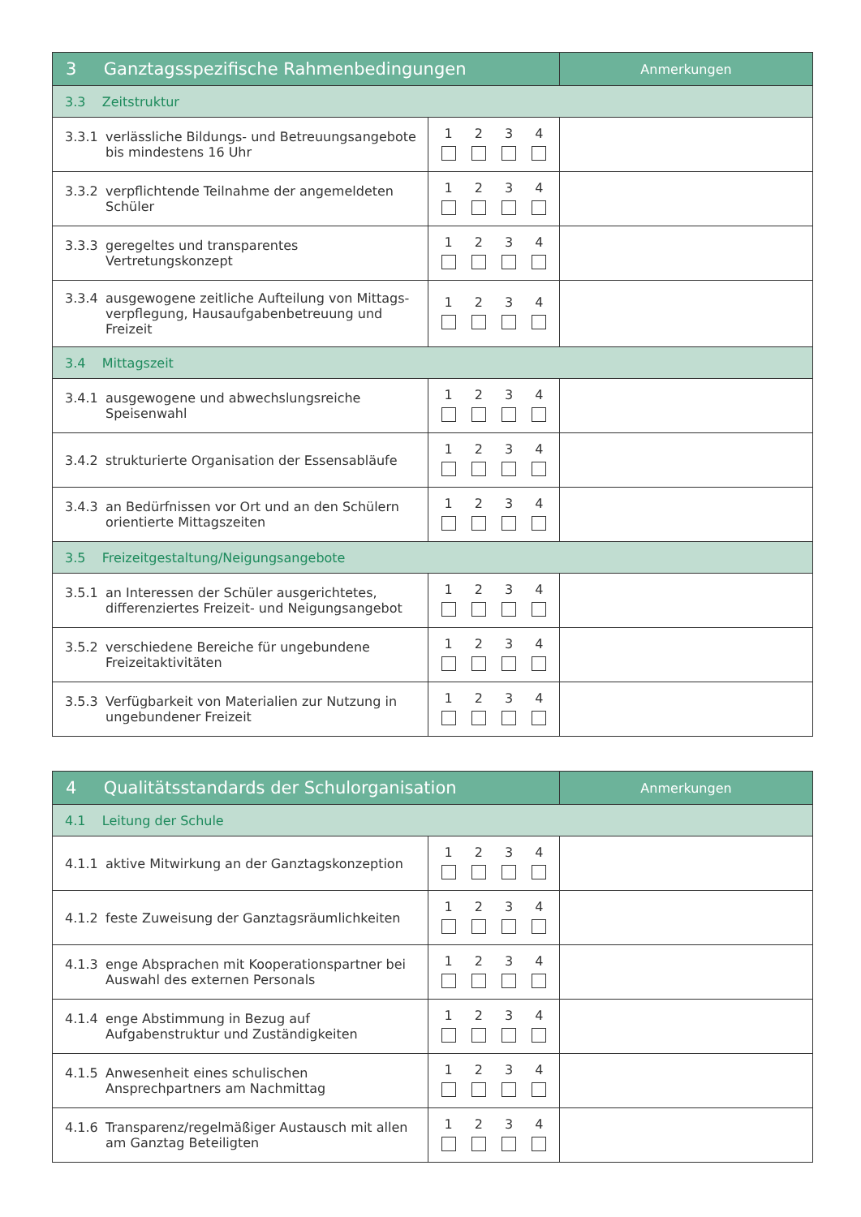| 3 Ganztagsspezifische Rahmenbedingungen | | Anmerkungen |
| --- | --- | --- |
| 3.3 Zeitstruktur | | |
| 3.3.1 verlässliche Bildungs- und Betreuungsangebote bis mindestens 16 Uhr | 1 2 3 4 | |
| 3.3.2 verpflichtende Teilnahme der angemeldeten Schüler | 1 2 3 4 | |
| 3.3.3 geregeltes und transparentes Vertretungskonzept | 1 2 3 4 | |
| 3.3.4 ausgewogene zeitliche Aufteilung von Mittags­verpflegung, Hausaufgabenbetreuung und Freizeit | 1 2 3 4 | |
| 3.4 Mittagszeit | | |
| 3.4.1 ausgewogene und abwechslungsreiche Speisenwahl | 1 2 3 4 | |
| 3.4.2 strukturierte Organisation der Essensabläufe | 1 2 3 4 | |
| 3.4.3 an Bedürfnissen vor Ort und an den Schülern orientierte Mittagszeiten | 1 2 3 4 | |
| 3.5 Freizeitgestaltung/Neigungsangebote | | |
| 3.5.1 an Interessen der Schüler ausgerichtetes, differenziertes Freizeit- und Neigungsangebot | 1 2 3 4 | |
| 3.5.2 verschiedene Bereiche für ungebundene Freizeitaktivitäten | 1 2 3 4 | |
| 3.5.3 Verfügbarkeit von Materialien zur Nutzung in ungebundener Freizeit | 1 2 3 4 | |
| 4 Qualitätsstandards der Schulorganisation | | Anmerkungen |
| --- | --- | --- |
| 4.1 Leitung der Schule | | |
| 4.1.1 aktive Mitwirkung an der Ganztagskonzeption | 1 2 3 4 | |
| 4.1.2 feste Zuweisung der Ganztagsräumlichkeiten | 1 2 3 4 | |
| 4.1.3 enge Absprachen mit Kooperationspartner bei Auswahl des externen Personals | 1 2 3 4 | |
| 4.1.4 enge Abstimmung in Bezug auf Aufgabenstruktur und Zuständigkeiten | 1 2 3 4 | |
| 4.1.5 Anwesenheit eines schulischen Ansprechpartners am Nachmittag | 1 2 3 4 | |
| 4.1.6 Transparenz/regelmäßiger Austausch mit allen am Ganztag Beteiligten | 1 2 3 4 | |